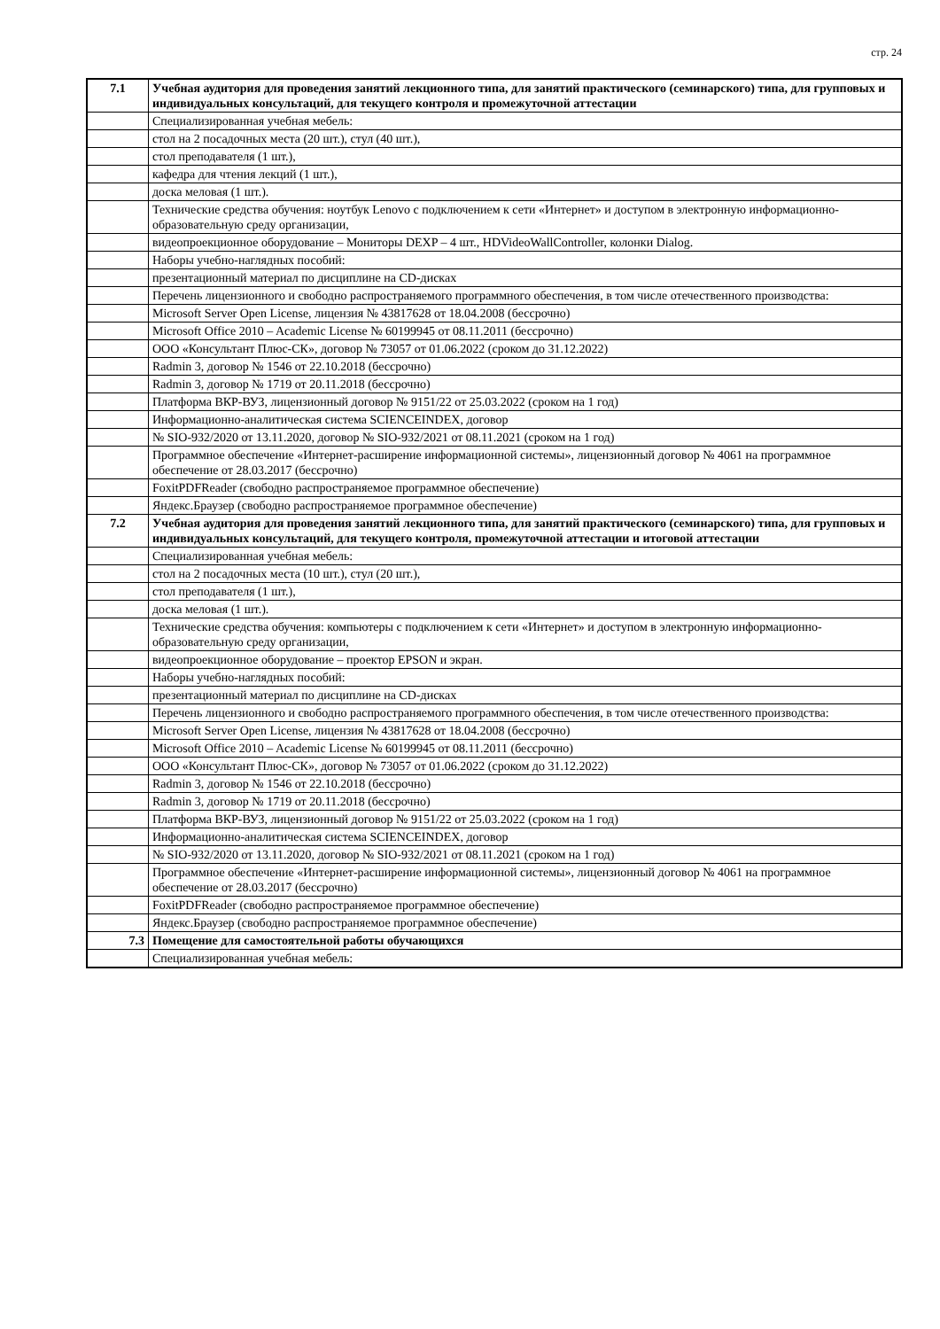стр. 24
| 7.1 | Учебная аудитория для проведения занятий лекционного типа, для занятий практического (семинарского) типа, для групповых и индивидуальных консультаций, для текущего контроля и промежуточной аттестации |
| | Специализированная учебная мебель: |
| | стол на 2 посадочных места (20 шт.), стул (40 шт.), |
| | стол преподавателя (1 шт.), |
| | кафедра для чтения лекций (1 шт.), |
| | доска меловая (1 шт.). |
| | Технические средства обучения: ноутбук Lenovo с подключением к сети «Интернет» и доступом в электронную информационно-образовательную среду организации, |
| | видеопроекционное оборудование – Мониторы DEXP – 4 шт., HDVideoWallController, колонки Dialog. |
| | Наборы учебно-наглядных пособий: |
| | презентационный материал по дисциплине на CD-дисках |
| | Перечень лицензионного и свободно распространяемого программного обеспечения, в том числе отечественного производства: |
| | Microsoft Server Open License, лицензия № 43817628 от 18.04.2008 (бессрочно) |
| | Microsoft Office 2010 – Academic License № 60199945 от 08.11.2011 (бессрочно) |
| | ООО «Консультант Плюс-СК», договор № 73057 от 01.06.2022 (сроком до 31.12.2022) |
| | Radmin 3, договор № 1546 от 22.10.2018 (бессрочно) |
| | Radmin 3, договор № 1719 от 20.11.2018 (бессрочно) |
| | Платформа ВКР-ВУЗ, лицензионный договор № 9151/22 от 25.03.2022 (сроком на 1 год) |
| | Информационно-аналитическая система SCIENCEINDEX, договор |
| | № SIO-932/2020 от 13.11.2020, договор № SIO-932/2021 от 08.11.2021 (сроком на 1 год) |
| | Программное обеспечение «Интернет-расширение информационной системы», лицензионный договор № 4061 на программное обеспечение от 28.03.2017 (бессрочно) |
| | FoxitPDFReader (свободно распространяемое программное обеспечение) |
| | Яндекс.Браузер (свободно распространяемое программное обеспечение) |
| 7.2 | Учебная аудитория для проведения занятий лекционного типа, для занятий практического (семинарского) типа, для групповых и индивидуальных консультаций, для текущего контроля, промежуточной аттестации и итоговой аттестации |
| | Специализированная учебная мебель: |
| | стол на 2 посадочных места (10 шт.), стул (20 шт.), |
| | стол преподавателя (1 шт.), |
| | доска меловая (1 шт.). |
| | Технические средства обучения: компьютеры с подключением к сети «Интернет» и доступом в электронную информационно-образовательную среду организации, |
| | видеопроекционное оборудование – проектор EPSON и экран. |
| | Наборы учебно-наглядных пособий: |
| | презентационный материал по дисциплине на CD-дисках |
| | Перечень лицензионного и свободно распространяемого программного обеспечения, в том числе отечественного производства: |
| | Microsoft Server Open License, лицензия № 43817628 от 18.04.2008 (бессрочно) |
| | Microsoft Office 2010 – Academic License № 60199945 от 08.11.2011 (бессрочно) |
| | ООО «Консультант Плюс-СК», договор № 73057 от 01.06.2022 (сроком до 31.12.2022) |
| | Radmin 3, договор № 1546 от 22.10.2018 (бессрочно) |
| | Radmin 3, договор № 1719 от 20.11.2018 (бессрочно) |
| | Платформа ВКР-ВУЗ, лицензионный договор № 9151/22 от 25.03.2022 (сроком на 1 год) |
| | Информационно-аналитическая система SCIENCEINDEX, договор |
| | № SIO-932/2020 от 13.11.2020, договор № SIO-932/2021 от 08.11.2021 (сроком на 1 год) |
| | Программное обеспечение «Интернет-расширение информационной системы», лицензионный договор № 4061 на программное обеспечение от 28.03.2017 (бессрочно) |
| | FoxitPDFReader (свободно распространяемое программное обеспечение) |
| | Яндекс.Браузер (свободно распространяемое программное обеспечение) |
| 7.3 | Помещение для самостоятельной работы обучающихся |
| | Специализированная учебная мебель: |